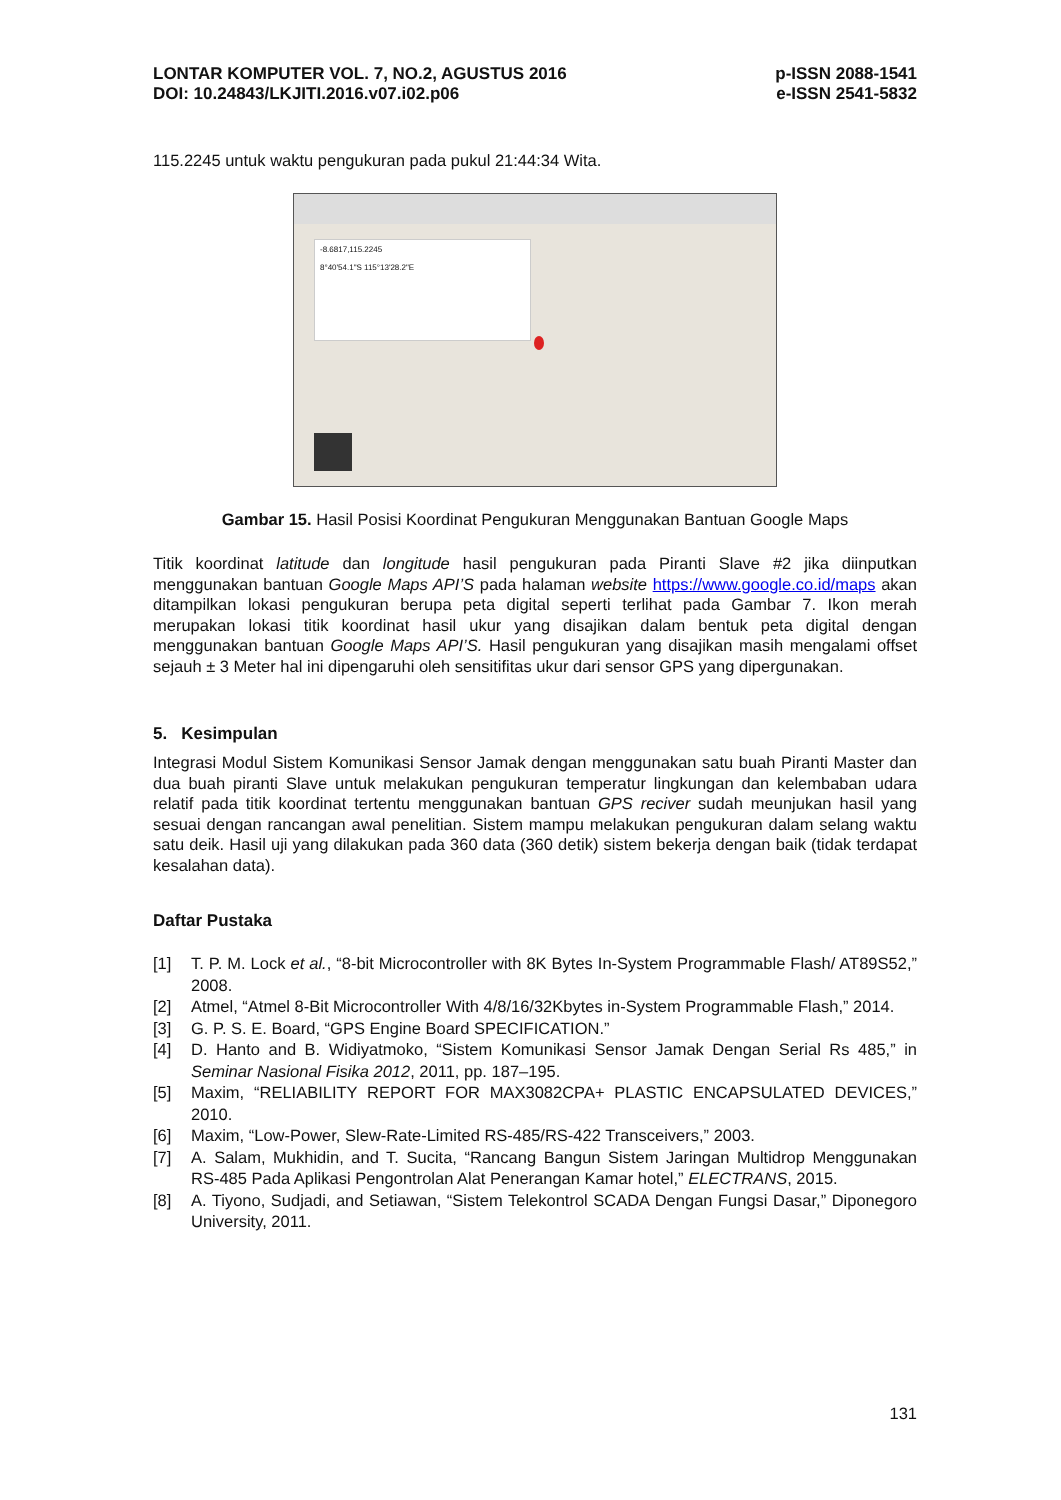LONTAR KOMPUTER VOL. 7, NO.2, AGUSTUS 2016
DOI: 10.24843/LKJITI.2016.v07.i02.p06
p-ISSN 2088-1541
e-ISSN 2541-5832
115.2245 untuk waktu pengukuran pada pukul 21:44:34 Wita.
-8.6817,115.2245
8°40'54.1"S 115°13'28.2"E
Gambar 15. Hasil Posisi Koordinat Pengukuran Menggunakan Bantuan Google Maps
Titik koordinat latitude dan longitude hasil pengukuran pada Piranti Slave #2 jika diinputkan menggunakan bantuan Google Maps API’S pada halaman website https://www.google.co.id/maps akan ditampilkan lokasi pengukuran berupa peta digital seperti terlihat pada Gambar 7. Ikon merah merupakan lokasi titik koordinat hasil ukur yang disajikan dalam bentuk peta digital dengan menggunakan bantuan Google Maps API’S. Hasil pengukuran yang disajikan masih mengalami offset sejauh ± 3 Meter hal ini dipengaruhi oleh sensitifitas ukur dari sensor GPS yang dipergunakan.
5. Kesimpulan
Integrasi Modul Sistem Komunikasi Sensor Jamak dengan menggunakan satu buah Piranti Master dan dua buah piranti Slave untuk melakukan pengukuran temperatur lingkungan dan kelembaban udara relatif pada titik koordinat tertentu menggunakan bantuan GPS reciver sudah meunjukan hasil yang sesuai dengan rancangan awal penelitian. Sistem mampu melakukan pengukuran dalam selang waktu satu deik. Hasil uji yang dilakukan pada 360 data (360 detik) sistem bekerja dengan baik (tidak terdapat kesalahan data).
Daftar Pustaka
[1] T. P. M. Lock et al., “8-bit Microcontroller with 8K Bytes In-System Programmable Flash/ AT89S52,” 2008.
[2] Atmel, “Atmel 8-Bit Microcontroller With 4/8/16/32Kbytes in-System Programmable Flash,” 2014.
[3] G. P. S. E. Board, “GPS Engine Board SPECIFICATION.”
[4] D. Hanto and B. Widiyatmoko, “Sistem Komunikasi Sensor Jamak Dengan Serial Rs 485,” in Seminar Nasional Fisika 2012, 2011, pp. 187–195.
[5] Maxim, “RELIABILITY REPORT FOR MAX3082CPA+ PLASTIC ENCAPSULATED DEVICES,” 2010.
[6] Maxim, “Low-Power, Slew-Rate-Limited RS-485/RS-422 Transceivers,” 2003.
[7] A. Salam, Mukhidin, and T. Sucita, “Rancang Bangun Sistem Jaringan Multidrop Menggunakan RS-485 Pada Aplikasi Pengontrolan Alat Penerangan Kamar hotel,” ELECTRANS, 2015.
[8] A. Tiyono, Sudjadi, and Setiawan, “Sistem Telekontrol SCADA Dengan Fungsi Dasar,” Diponegoro University, 2011.
131